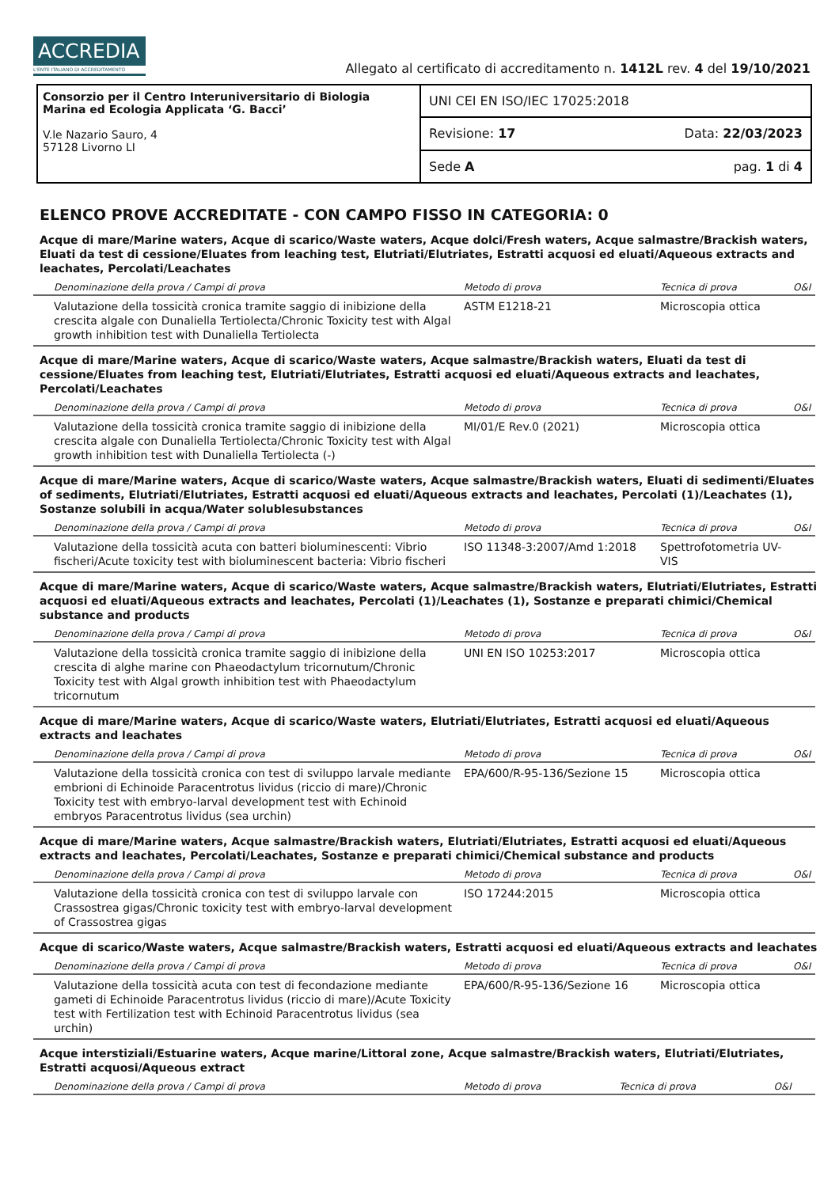ACCREDIA
L'ENTE ITALIANO DI ACCREDITAMENTO
Allegato al certificato di accreditamento n. 1412L rev. 4 del 19/10/2021
Consorzio per il Centro Interuniversitario di Biologia Marina ed Ecologia Applicata ‘G. Bacci’
V.le Nazario Sauro, 4
57128 Livorno LI
UNI CEI EN ISO/IEC 17025:2018
Revisione: 17 Data: 22/03/2023
Sede A pag. 1 di 4
ELENCO PROVE ACCREDITATE - CON CAMPO FISSO IN CATEGORIA: 0
Acque di mare/Marine waters, Acque di scarico/Waste waters, Acque dolci/Fresh waters, Acque salmastre/Brackish waters, Eluati da test di cessione/Eluates from leaching test, Elutriati/Elutriates, Estratti acquosi ed eluati/Aqueous extracts and leachates, Percolati/Leachates
| Denominazione della prova / Campi di prova | Metodo di prova | Tecnica di prova | O&I |
| --- | --- | --- | --- |
| Valutazione della tossicità cronica tramite saggio di inibizione della crescita algale con Dunaliella Tertiolecta/Chronic Toxicity test with Algal growth inhibition test with Dunaliella Tertiolecta | ASTM E1218-21 | Microscopia ottica | |
Acque di mare/Marine waters, Acque di scarico/Waste waters, Acque salmastre/Brackish waters, Eluati da test di cessione/Eluates from leaching test, Elutriati/Elutriates, Estratti acquosi ed eluati/Aqueous extracts and leachates, Percolati/Leachates
| Denominazione della prova / Campi di prova | Metodo di prova | Tecnica di prova | O&I |
| --- | --- | --- | --- |
| Valutazione della tossicità cronica tramite saggio di inibizione della crescita algale con Dunaliella Tertiolecta/Chronic Toxicity test with Algal growth inhibition test with Dunaliella Tertiolecta (-) | MI/01/E Rev.0 (2021) | Microscopia ottica | |
Acque di mare/Marine waters, Acque di scarico/Waste waters, Acque salmastre/Brackish waters, Eluati di sedimenti/Eluates of sediments, Elutriati/Elutriates, Estratti acquosi ed eluati/Aqueous extracts and leachates, Percolati (1)/Leachates (1), Sostanze solubili in acqua/Water solublesubstances
| Denominazione della prova / Campi di prova | Metodo di prova | Tecnica di prova | O&I |
| --- | --- | --- | --- |
| Valutazione della tossicità acuta con batteri bioluminescenti: Vibrio fischeri/Acute toxicity test with bioluminescent bacteria: Vibrio fischeri | ISO 11348-3:2007/Amd 1:2018 | Spettrofotometria UV-VIS | |
Acque di mare/Marine waters, Acque di scarico/Waste waters, Acque salmastre/Brackish waters, Elutriati/Elutriates, Estratti acquosi ed eluati/Aqueous extracts and leachates, Percolati (1)/Leachates (1), Sostanze e preparati chimici/Chemical substance and products
| Denominazione della prova / Campi di prova | Metodo di prova | Tecnica di prova | O&I |
| --- | --- | --- | --- |
| Valutazione della tossicità cronica tramite saggio di inibizione della crescita di alghe marine con Phaeodactylum tricornutum/Chronic Toxicity test with Algal growth inhibition test with Phaeodactylum tricornutum | UNI EN ISO 10253:2017 | Microscopia ottica | |
Acque di mare/Marine waters, Acque di scarico/Waste waters, Elutriati/Elutriates, Estratti acquosi ed eluati/Aqueous extracts and leachates
| Denominazione della prova / Campi di prova | Metodo di prova | Tecnica di prova | O&I |
| --- | --- | --- | --- |
| Valutazione della tossicità cronica con test di sviluppo larvale mediante embrioni di Echinoide Paracentrotus lividus (riccio di mare)/Chronic Toxicity test with embryo-larval development test with Echinoid embryos Paracentrotus lividus (sea urchin) | EPA/600/R-95-136/Sezione 15 | Microscopia ottica | |
Acque di mare/Marine waters, Acque salmastre/Brackish waters, Elutriati/Elutriates, Estratti acquosi ed eluati/Aqueous extracts and leachates, Percolati/Leachates, Sostanze e preparati chimici/Chemical substance and products
| Denominazione della prova / Campi di prova | Metodo di prova | Tecnica di prova | O&I |
| --- | --- | --- | --- |
| Valutazione della tossicità cronica con test di sviluppo larvale con Crassostrea gigas/Chronic toxicity test with embryo-larval development of Crassostrea gigas | ISO 17244:2015 | Microscopia ottica | |
Acque di scarico/Waste waters, Acque salmastre/Brackish waters, Estratti acquosi ed eluati/Aqueous extracts and leachates
| Denominazione della prova / Campi di prova | Metodo di prova | Tecnica di prova | O&I |
| --- | --- | --- | --- |
| Valutazione della tossicità acuta con test di fecondazione mediante gameti di Echinoide Paracentrotus lividus (riccio di mare)/Acute Toxicity test with Fertilization test with Echinoid Paracentrotus lividus (sea urchin) | EPA/600/R-95-136/Sezione 16 | Microscopia ottica | |
Acque interstiziali/Estuarine waters, Acque marine/Littoral zone, Acque salmastre/Brackish waters, Elutriati/Elutriates, Estratti acquosi/Aqueous extract
| Denominazione della prova / Campi di prova | Metodo di prova | Tecnica di prova | O&I |
| --- | --- | --- | --- |